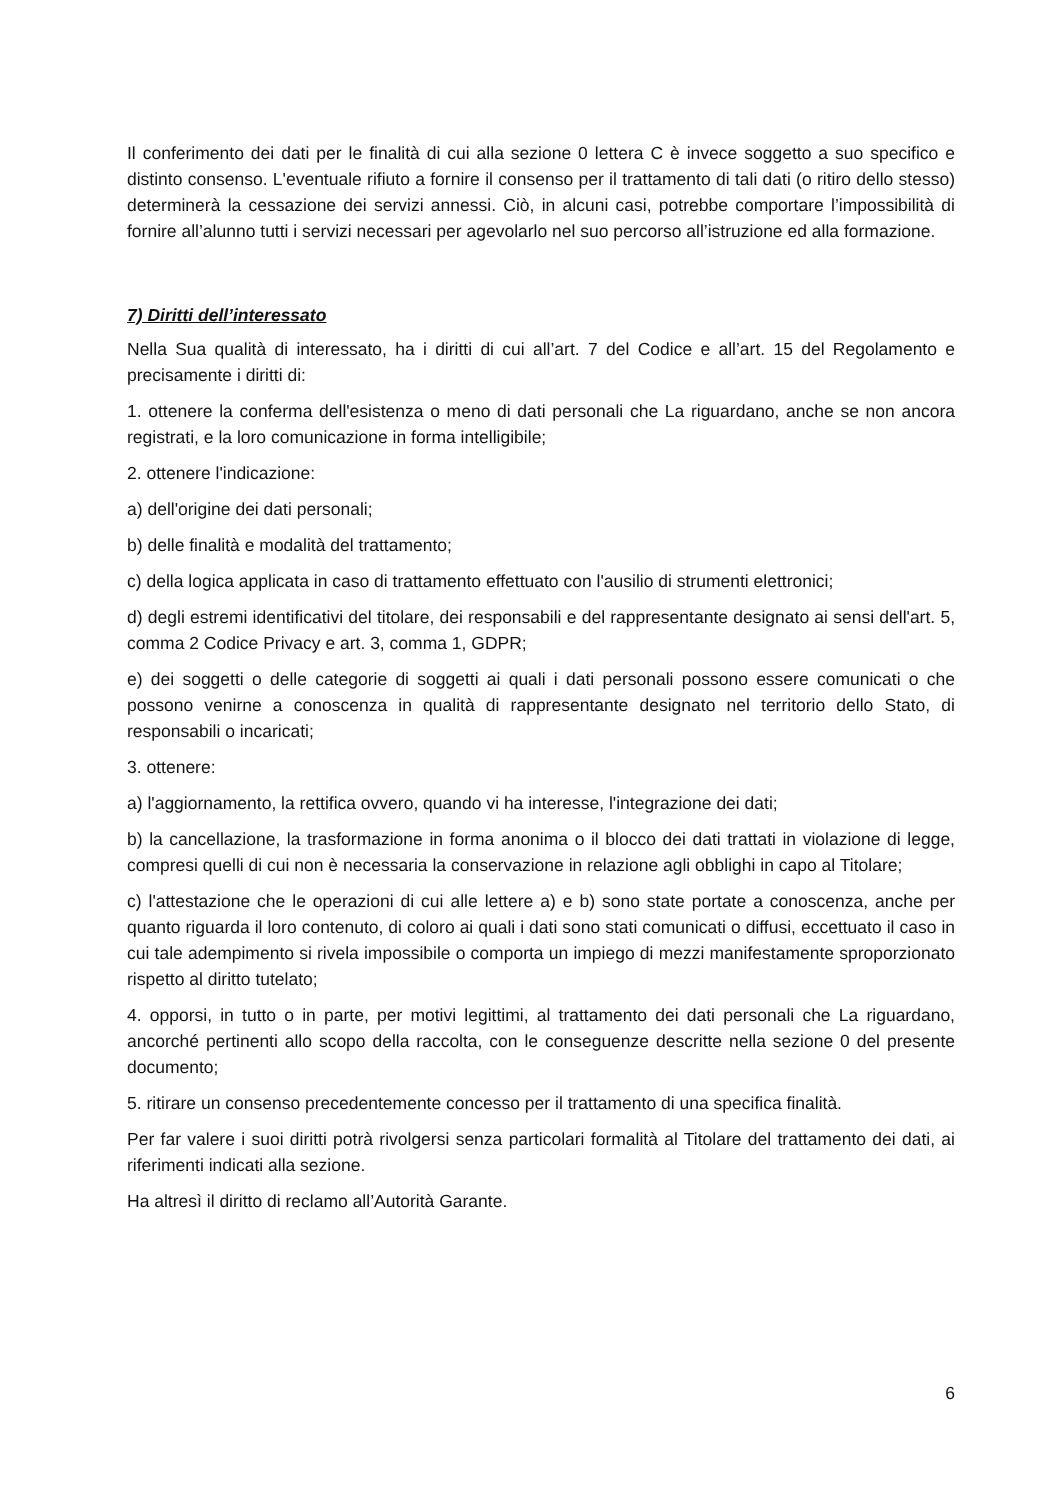Il conferimento dei dati per le finalità di cui alla sezione 0 lettera C è invece soggetto a suo specifico e distinto consenso. L'eventuale rifiuto a fornire il consenso per il trattamento di tali dati (o ritiro dello stesso) determinerà la cessazione dei servizi annessi. Ciò, in alcuni casi, potrebbe comportare l’impossibilità di fornire all’alunno tutti i servizi necessari per agevolarlo nel suo percorso all’istruzione ed alla formazione.
7) Diritti dell’interessato
Nella Sua qualità di interessato, ha i diritti di cui all’art. 7 del Codice e all’art. 15 del Regolamento e precisamente i diritti di:
1. ottenere la conferma dell'esistenza o meno di dati personali che La riguardano, anche se non ancora registrati, e la loro comunicazione in forma intelligibile;
2. ottenere l'indicazione:
a) dell'origine dei dati personali;
b) delle finalità e modalità del trattamento;
c) della logica applicata in caso di trattamento effettuato con l'ausilio di strumenti elettronici;
d) degli estremi identificativi del titolare, dei responsabili e del rappresentante designato ai sensi dell'art. 5, comma 2 Codice Privacy e art. 3, comma 1, GDPR;
e) dei soggetti o delle categorie di soggetti ai quali i dati personali possono essere comunicati o che possono venirne a conoscenza in qualità di rappresentante designato nel territorio dello Stato, di responsabili o incaricati;
3. ottenere:
a) l'aggiornamento, la rettifica ovvero, quando vi ha interesse, l'integrazione dei dati;
b) la cancellazione, la trasformazione in forma anonima o il blocco dei dati trattati in violazione di legge, compresi quelli di cui non è necessaria la conservazione in relazione agli obblighi in capo al Titolare;
c) l'attestazione che le operazioni di cui alle lettere a) e b) sono state portate a conoscenza, anche per quanto riguarda il loro contenuto, di coloro ai quali i dati sono stati comunicati o diffusi, eccettuato il caso in cui tale adempimento si rivela impossibile o comporta un impiego di mezzi manifestamente sproporzionato rispetto al diritto tutelato;
4. opporsi, in tutto o in parte, per motivi legittimi, al trattamento dei dati personali che La riguardano, ancorché pertinenti allo scopo della raccolta, con le conseguenze descritte nella sezione 0 del presente documento;
5. ritirare un consenso precedentemente concesso per il trattamento di una specifica finalità.
Per far valere i suoi diritti potrà rivolgersi senza particolari formalità al Titolare del trattamento dei dati, ai riferimenti indicati alla sezione.
Ha altresì il diritto di reclamo all’Autorità Garante.
6